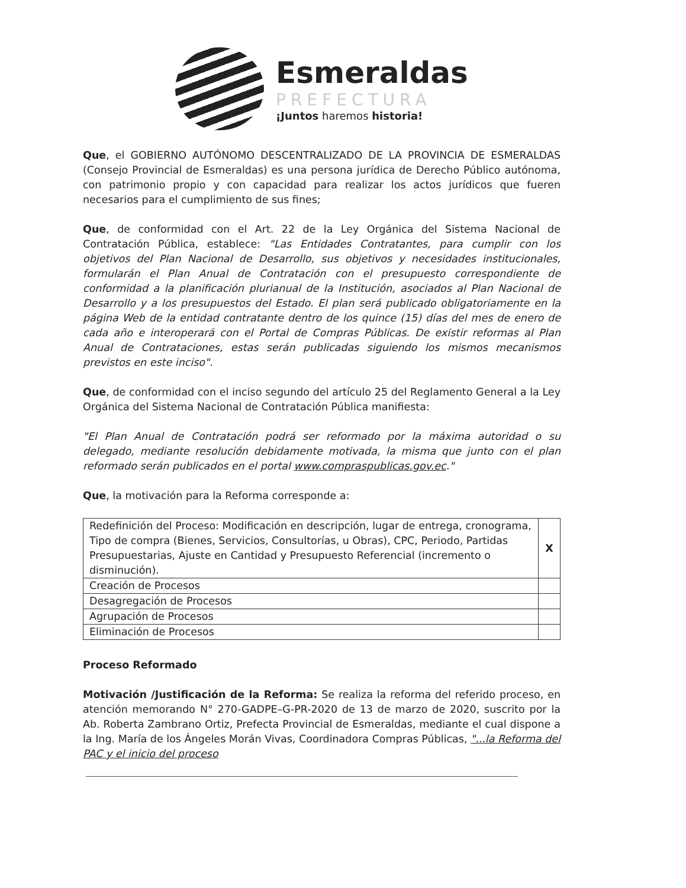Esmeraldas
PREFECTURA
¡Juntos haremos historia!
Que, el GOBIERNO AUTÓNOMO DESCENTRALIZADO DE LA PROVINCIA DE ESMERALDAS (Consejo Provincial de Esmeraldas) es una persona jurídica de Derecho Público autónoma, con patrimonio propio y con capacidad para realizar los actos jurídicos que fueren necesarios para el cumplimiento de sus fines;
Que, de conformidad con el Art. 22 de la Ley Orgánica del Sistema Nacional de Contratación Pública, establece: "Las Entidades Contratantes, para cumplir con los objetivos del Plan Nacional de Desarrollo, sus objetivos y necesidades institucionales, formularán el Plan Anual de Contratación con el presupuesto correspondiente de conformidad a la planificación plurianual de la Institución, asociados al Plan Nacional de Desarrollo y a los presupuestos del Estado. El plan será publicado obligatoriamente en la página Web de la entidad contratante dentro de los quince (15) días del mes de enero de cada año e interoperará con el Portal de Compras Públicas. De existir reformas al Plan Anual de Contrataciones, estas serán publicadas siguiendo los mismos mecanismos previstos en este inciso".
Que, de conformidad con el inciso segundo del artículo 25 del Reglamento General a la Ley Orgánica del Sistema Nacional de Contratación Pública manifiesta:
"El Plan Anual de Contratación podrá ser reformado por la máxima autoridad o su delegado, mediante resolución debidamente motivada, la misma que junto con el plan reformado serán publicados en el portal www.compraspublicas.gov.ec."
Que, la motivación para la Reforma corresponde a:
| Redefinición del Proceso: Modificación en descripción, lugar de entrega, cronograma, Tipo de compra (Bienes, Servicios, Consultorías, u Obras), CPC, Periodo, Partidas Presupuestarias, Ajuste en Cantidad y Presupuesto Referencial (incremento o disminución). | X |
| Creación de Procesos | |
| Desagregación de Procesos | |
| Agrupación de Procesos | |
| Eliminación de Procesos | |
Proceso Reformado
Motivación /Justificación de la Reforma: Se realiza la reforma del referido proceso, en atención memorando N° 270-GADPE–G-PR-2020 de 13 de marzo de 2020, suscrito por la Ab. Roberta Zambrano Ortiz, Prefecta Provincial de Esmeraldas, mediante el cual dispone a la Ing. María de los Ángeles Morán Vivas, Coordinadora Compras Públicas, "...la Reforma del PAC y el inicio del proceso